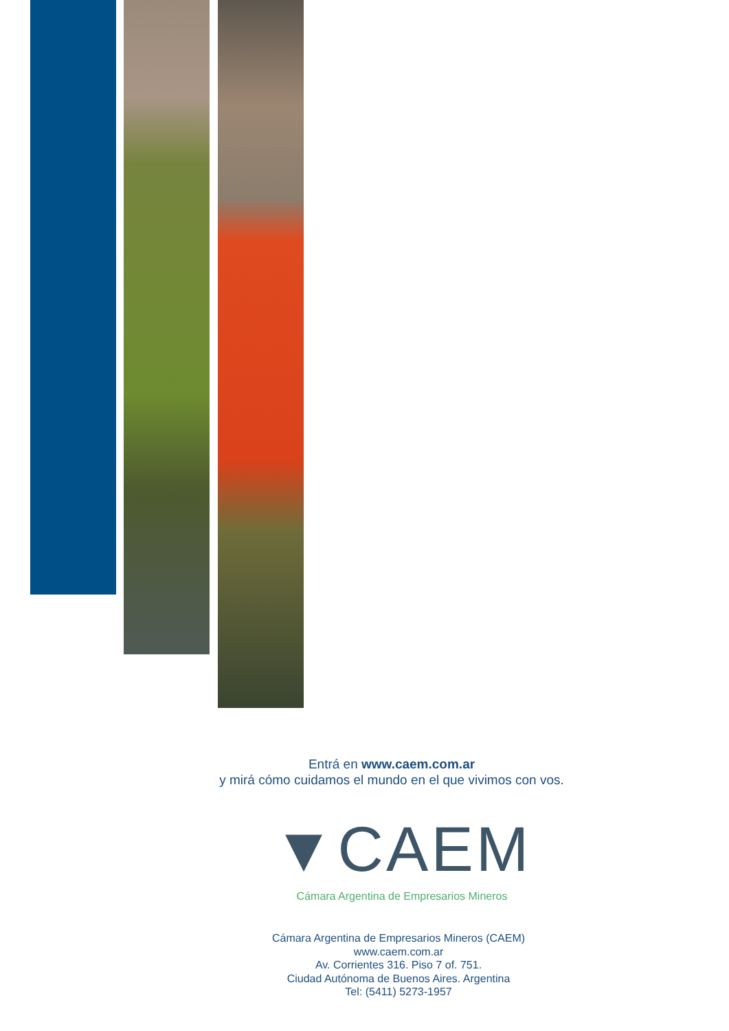Entrá en www.caem.com.ar
y mirá cómo cuidamos el mundo en el que vivimos con vos.
▼CAEM
Cámara Argentina de Empresarios Mineros
Cámara Argentina de Empresarios Mineros (CAEM)
www.caem.com.ar
Av. Corrientes 316. Piso 7 of. 751.
Ciudad Autónoma de Buenos Aires. Argentina
Tel: (5411) 5273-1957